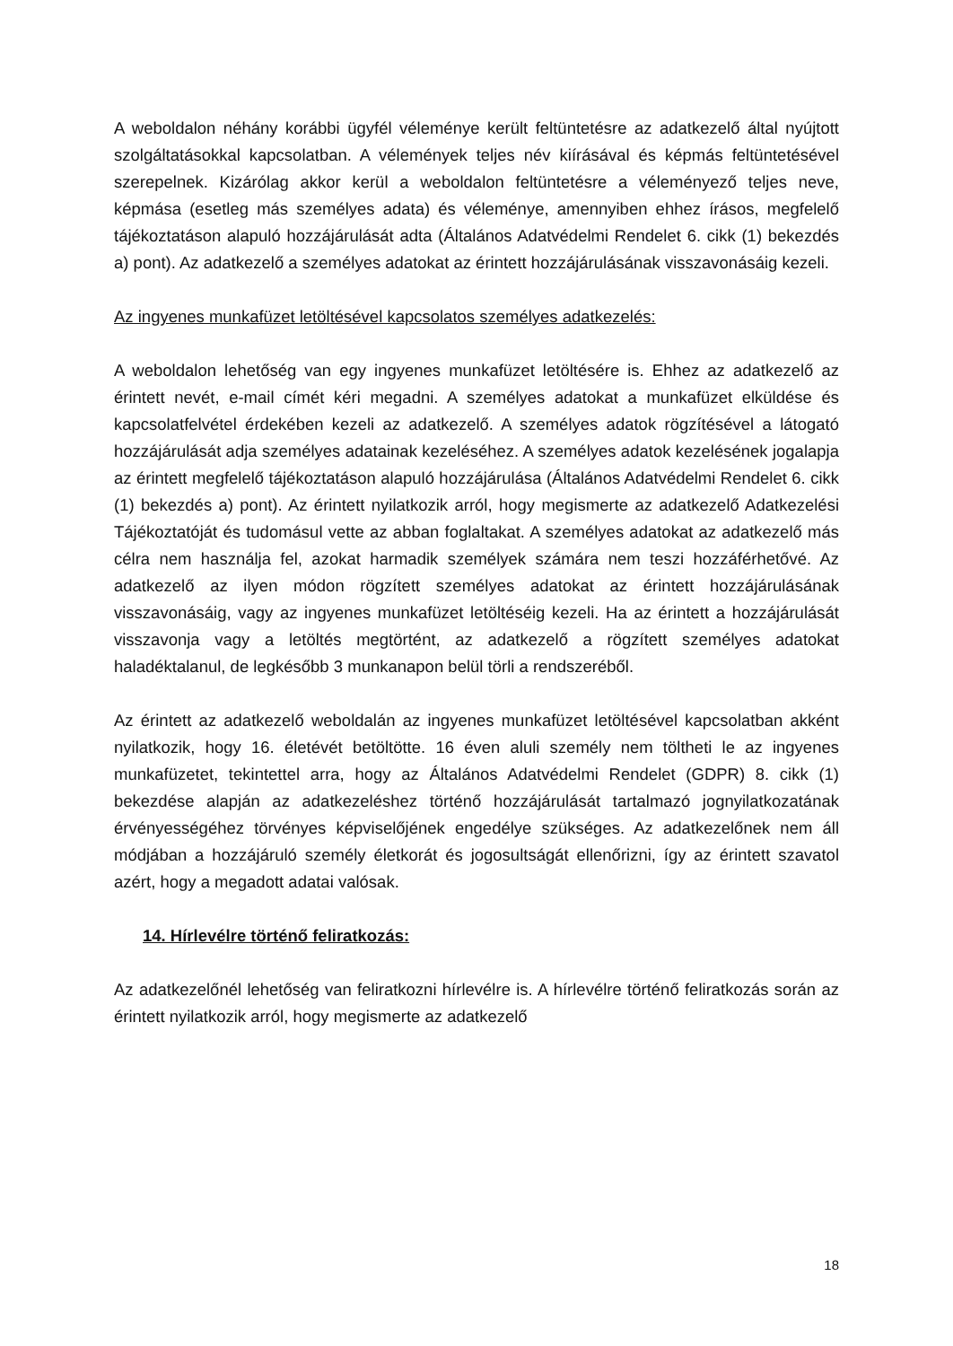A weboldalon néhány korábbi ügyfél véleménye került feltüntetésre az adatkezelő által nyújtott szolgáltatásokkal kapcsolatban. A vélemények teljes név kiírásával és képmás feltüntetésével szerepelnek. Kizárólag akkor kerül a weboldalon feltüntetésre a véleményező teljes neve, képmása (esetleg más személyes adata) és véleménye, amennyiben ehhez írásos, megfelelő tájékoztatáson alapuló hozzájárulását adta (Általános Adatvédelmi Rendelet 6. cikk (1) bekezdés a) pont). Az adatkezelő a személyes adatokat az érintett hozzájárulásának visszavonásáig kezeli.
Az ingyenes munkafüzet letöltésével kapcsolatos személyes adatkezelés:
A weboldalon lehetőség van egy ingyenes munkafüzet letöltésére is. Ehhez az adatkezelő az érintett nevét, e-mail címét kéri megadni. A személyes adatokat a munkafüzet elküldése és kapcsolatfelvétel érdekében kezeli az adatkezelő. A személyes adatok rögzítésével a látogató hozzájárulását adja személyes adatainak kezeléséhez. A személyes adatok kezelésének jogalapja az érintett megfelelő tájékoztatáson alapuló hozzájárulása (Általános Adatvédelmi Rendelet 6. cikk (1) bekezdés a) pont). Az érintett nyilatkozik arról, hogy megismerte az adatkezelő Adatkezelési Tájékoztatóját és tudomásul vette az abban foglaltakat. A személyes adatokat az adatkezelő más célra nem használja fel, azokat harmadik személyek számára nem teszi hozzáférhetővé. Az adatkezelő az ilyen módon rögzített személyes adatokat az érintett hozzájárulásának visszavonásáig, vagy az ingyenes munkafüzet letöltéséig kezeli. Ha az érintett a hozzájárulását visszavonja vagy a letöltés megtörtént, az adatkezelő a rögzített személyes adatokat haladéktalanul, de legkésőbb 3 munkanapon belül törli a rendszeréből.
Az érintett az adatkezelő weboldalán az ingyenes munkafüzet letöltésével kapcsolatban akként nyilatkozik, hogy 16. életévét betöltötte. 16 éven aluli személy nem töltheti le az ingyenes munkafüzetet, tekintettel arra, hogy az Általános Adatvédelmi Rendelet (GDPR) 8. cikk (1) bekezdése alapján az adatkezeléshez történő hozzájárulását tartalmazó jognyilatkozatának érvényességéhez törvényes képviselőjének engedélye szükséges. Az adatkezelőnek nem áll módjában a hozzájáruló személy életkorát és jogosultságát ellenőrizni, így az érintett szavatol azért, hogy a megadott adatai valósak.
14. Hírlevélre történő feliratkozás:
Az adatkezelőnél lehetőség van feliratkozni hírlevélre is. A hírlevélre történő feliratkozás során az érintett nyilatkozik arról, hogy megismerte az adatkezelő
18